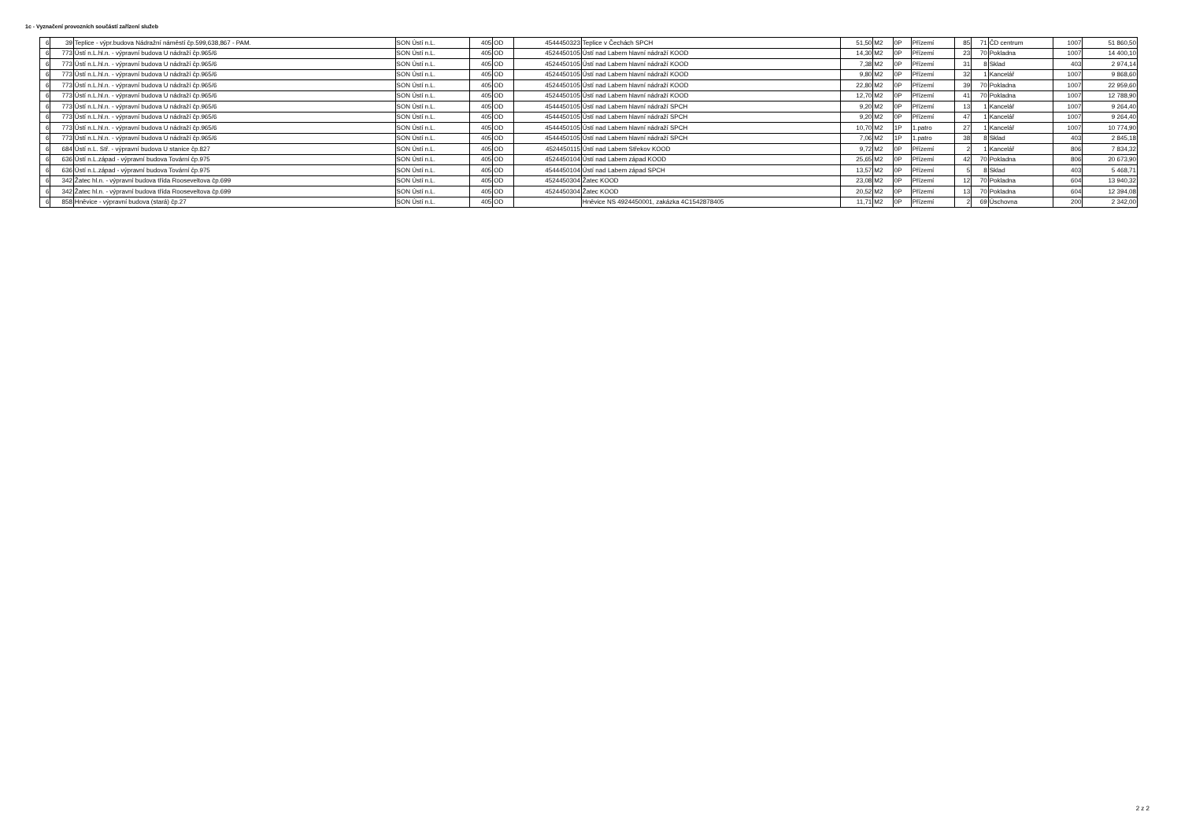1c - Vyznačení provozních součástí zařízení služeb
| 6 | 39 | Teplice - výpr.budova Nádražní náměstí čp.599,638,867 - PAM. | SON Ústí n.L. | 405 | OD | 4544450323 | Teplice v Čechách SPCH | 51,50 | M2 | 0P | Přízemí | 85 | 71 | ČD centrum | 1007 | 51 860,50 |
| 6 | 773 | Ústí n.L.hl.n. - výpravní budova U nádraží čp.965/6 | SON Ústí n.L. | 405 | OD | 4524450105 | Ústí nad Labem hlavní nádraží KOOD | 14,30 | M2 | 0P | Přízemí | 23 | 70 | Pokladna | 1007 | 14 400,10 |
| 6 | 773 | Ústí n.L.hl.n. - výpravní budova U nádraží čp.965/6 | SON Ústí n.L. | 405 | OD | 4524450105 | Ústí nad Labem hlavní nádraží KOOD | 7,38 | M2 | 0P | Přízemí | 31 | 8 | Sklad | 403 | 2 974,14 |
| 6 | 773 | Ústí n.L.hl.n. - výpravní budova U nádraží čp.965/6 | SON Ústí n.L. | 405 | OD | 4524450105 | Ústí nad Labem hlavní nádraží KOOD | 9,80 | M2 | 0P | Přízemí | 32 | 1 | Kancelář | 1007 | 9 868,60 |
| 6 | 773 | Ústí n.L.hl.n. - výpravní budova U nádraží čp.965/6 | SON Ústí n.L. | 405 | OD | 4524450105 | Ústí nad Labem hlavní nádraží KOOD | 22,80 | M2 | 0P | Přízemí | 39 | 70 | Pokladna | 1007 | 22 959,60 |
| 6 | 773 | Ústí n.L.hl.n. - výpravní budova U nádraží čp.965/6 | SON Ústí n.L. | 405 | OD | 4524450105 | Ústí nad Labem hlavní nádraží KOOD | 12,70 | M2 | 0P | Přízemí | 41 | 70 | Pokladna | 1007 | 12 788,90 |
| 6 | 773 | Ústí n.L.hl.n. - výpravní budova U nádraží čp.965/6 | SON Ústí n.L. | 405 | OD | 4544450105 | Ústí nad Labem hlavní nádraží SPCH | 9,20 | M2 | 0P | Přízemí | 13 | 1 | Kancelář | 1007 | 9 264,40 |
| 6 | 773 | Ústí n.L.hl.n. - výpravní budova U nádraží čp.965/6 | SON Ústí n.L. | 405 | OD | 4544450105 | Ústí nad Labem hlavní nádraží SPCH | 9,20 | M2 | 0P | Přízemí | 47 | 1 | Kancelář | 1007 | 9 264,40 |
| 6 | 773 | Ústí n.L.hl.n. - výpravní budova U nádraží čp.965/6 | SON Ústí n.L. | 405 | OD | 4544450105 | Ústí nad Labem hlavní nádraží SPCH | 10,70 | M2 | 1P | 1.patro | 27 | 1 | Kancelář | 1007 | 10 774,90 |
| 6 | 773 | Ústí n.L.hl.n. - výpravní budova U nádraží čp.965/6 | SON Ústí n.L. | 405 | OD | 4544450105 | Ústí nad Labem hlavní nádraží SPCH | 7,06 | M2 | 1P | 1.patro | 38 | 8 | Sklad | 403 | 2 845,18 |
| 6 | 684 | Ústí n.L. Stř. - výpravní budova U stanice čp.827 | SON Ústí n.L. | 405 | OD | 4524450115 | Ústí nad Labem Střekov KOOD | 9,72 | M2 | 0P | Přízemí | 2 | 1 | Kancelář | 806 | 7 834,32 |
| 6 | 636 | Ústí n.L.západ - výpravní budova Tovární čp.975 | SON Ústí n.L. | 405 | OD | 4524450104 | Ústí nad Labem západ KOOD | 25,65 | M2 | 0P | Přízemí | 42 | 70 | Pokladna | 806 | 20 673,90 |
| 6 | 636 | Ústí n.L.západ - výpravní budova Tovární čp.975 | SON Ústí n.L. | 405 | OD | 4544450104 | Ústí nad Labem západ SPCH | 13,57 | M2 | 0P | Přízemí | 5 | 8 | Sklad | 403 | 5 468,71 |
| 6 | 342 | Žatec hl.n. - výpravní budova třída Rooseveltova čp.699 | SON Ústí n.L. | 405 | OD | 4524450304 | Žatec KOOD | 23,08 | M2 | 0P | Přízemí | 12 | 70 | Pokladna | 604 | 13 940,32 |
| 6 | 342 | Žatec hl.n. - výpravní budova třída Rooseveltova čp.699 | SON Ústí n.L. | 405 | OD | 4524450304 | Žatec KOOD | 20,52 | M2 | 0P | Přízemí | 13 | 70 | Pokladna | 604 | 12 394,08 |
| 6 | 858 | Hněvice - výpravní budova (stará) čp.27 | SON Ústí n.L. | 405 | OD | | Hněvice NS 4924450001, zakázka 4C1542878405 | 11,71 | M2 | 0P | Přízemí | 2 | 69 | Úschovna | 200 | 2 342,00 |
2 z 2